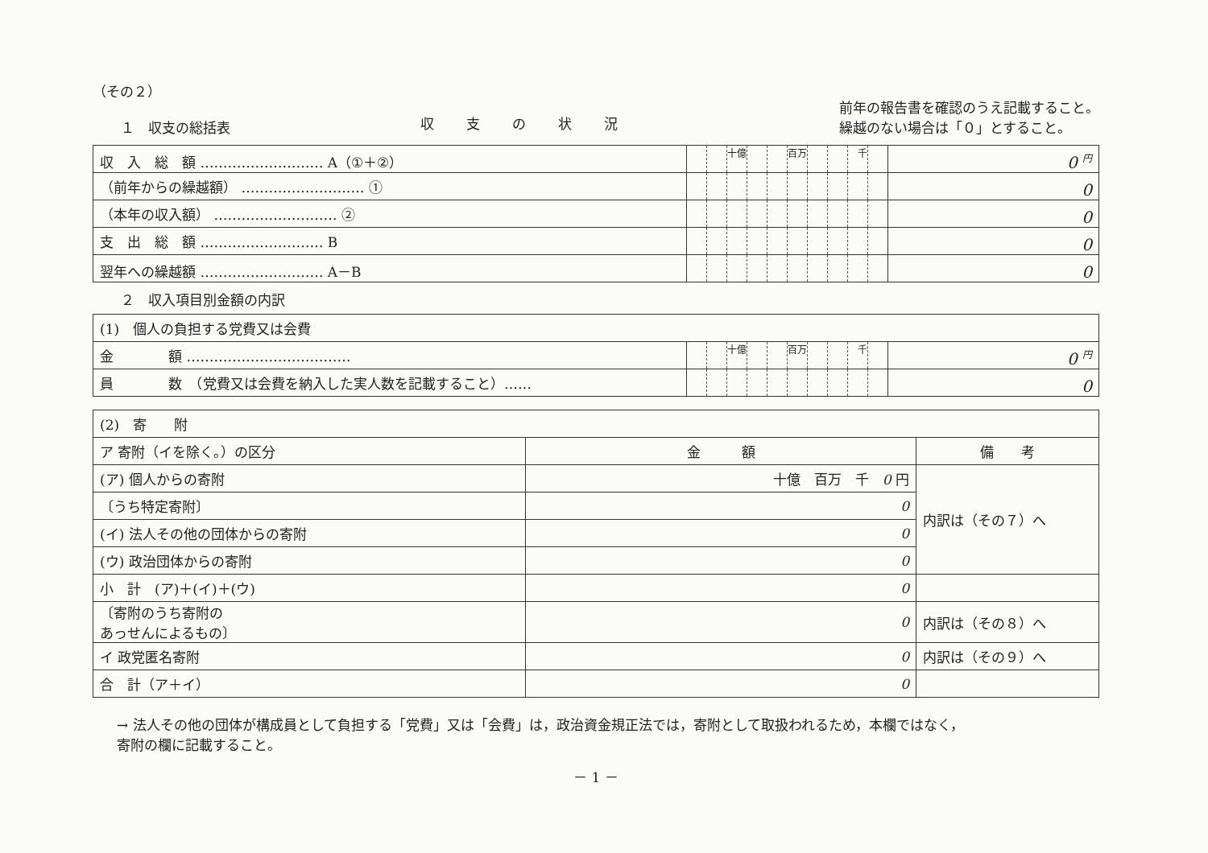（その２）
１　収支の総括表
収支の状況
前年の報告書を確認のうえ記載すること。
繰越のない場合は「０」とすること。
| 収 入 総 額 ……………………… A（①＋②） | | | 十億 | | | 百万 | | | 千 | | 0 <sup>円</sup> |
| （前年からの繰越額） ……………………… ① | | | | | | | | | | | 0 |
| （本年の収入額） ……………………… ② | | | | | | | | | | | 0 |
| 支 出 総 額 ……………………… B | | | | | | | | | | | 0 |
| 翌年への繰越額 ……………………… A－B | | | | | | | | | | | 0 |
２　収入項目別金額の内訳
| (1) 個人の負担する党費又は会費 | | | | | | | | | | | |
| 金 額 ……………………………… | | | 十億 | | | 百万 | | | 千 | | 0 <sup>円</sup> |
| 員 数 （党費又は会費を納入した実人数を記載すること）…… | | | | | | | | | | | 0 |
| (2) 寄 附 | | |
| ア 寄附（イを除く。）の区分 | 金 額 | 備 考 |
| (ア) 個人からの寄附 | 十億 百万 千 0 円 | 内訳は（その７）へ |
| 〔うち特定寄附〕 | 0 | |
| (イ) 法人その他の団体からの寄附 | 0 | |
| (ウ) 政治団体からの寄附 | 0 | |
| 小 計 (ア)＋(イ)＋(ウ) | 0 | |
| 〔寄附のうち寄附の あっせんによるもの〕 | 0 | 内訳は（その８）へ |
| イ 政党匿名寄附 | 0 | 内訳は（その９）へ |
| 合 計（ア＋イ） | 0 | |
→ 法人その他の団体が構成員として負担する「党費」又は「会費」は，政治資金規正法では，寄附として取扱われるため，本欄ではなく，
寄附の欄に記載すること。
－ 1 －